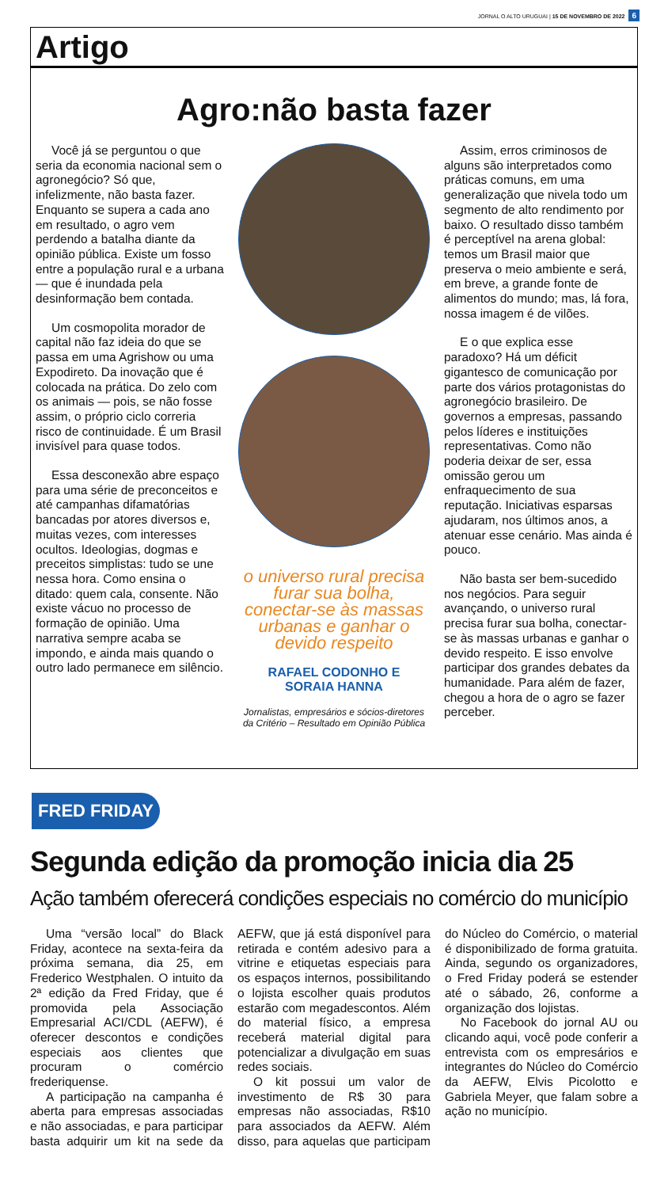JORNAL O ALTO URUGUAI | 15 DE NOVEMBRO DE 2022 6
Artigo
Agro:não basta fazer
Você já se perguntou o que seria da economia nacional sem o agronegócio? Só que, infelizmente, não basta fazer. Enquanto se supera a cada ano em resultado, o agro vem perdendo a batalha diante da opinião pública. Existe um fosso entre a população rural e a urbana — que é inundada pela desinformação bem contada.
Um cosmopolita morador de capital não faz ideia do que se passa em uma Agrishow ou uma Expodireto. Da inovação que é colocada na prática. Do zelo com os animais — pois, se não fosse assim, o próprio ciclo correria risco de continuidade. É um Brasil invisível para quase todos.
Essa desconexão abre espaço para uma série de preconceitos e até campanhas difamatórias bancadas por atores diversos e, muitas vezes, com interesses ocultos. Ideologias, dogmas e preceitos simplistas: tudo se une nessa hora. Como ensina o ditado: quem cala, consente. Não existe vácuo no processo de formação de opinião. Uma narrativa sempre acaba se impondo, e ainda mais quando o outro lado permanece em silêncio.
o universo rural precisa furar sua bolha, conectar-se às massas urbanas e ganhar o devido respeito
RAFAEL CODONHO E
SORAIA HANNA
Jornalistas, empresários e sócios-diretores da Critério – Resultado em Opinião Pública
Assim, erros criminosos de alguns são interpretados como práticas comuns, em uma generalização que nivela todo um segmento de alto rendimento por baixo. O resultado disso também é perceptível na arena global: temos um Brasil maior que preserva o meio ambiente e será, em breve, a grande fonte de alimentos do mundo; mas, lá fora, nossa imagem é de vilões.
E o que explica esse paradoxo? Há um déficit gigantesco de comunicação por parte dos vários protagonistas do agronegócio brasileiro. De governos a empresas, passando pelos líderes e instituições representativas. Como não poderia deixar de ser, essa omissão gerou um enfraquecimento de sua reputação. Iniciativas esparsas ajudaram, nos últimos anos, a atenuar esse cenário. Mas ainda é pouco.
Não basta ser bem-sucedido nos negócios. Para seguir avançando, o universo rural precisa furar sua bolha, conectar-se às massas urbanas e ganhar o devido respeito. E isso envolve participar dos grandes debates da humanidade. Para além de fazer, chegou a hora de o agro se fazer perceber.
FRED FRIDAY
Segunda edição da promoção inicia dia 25
Ação também oferecerá condições especiais no comércio do município
Uma “versão local” do Black Friday, acontece na sexta-feira da próxima semana, dia 25, em Frederico Westphalen. O intuito da 2ª edição da Fred Friday, que é promovida pela Associação Empresarial ACI/CDL (AEFW), é oferecer descontos e condições especiais aos clientes que procuram o comércio frederiquense.
A participação na campanha é aberta para empresas associadas e não associadas, e para participar basta adquirir um kit na sede da AEFW, que já está disponível para retirada e contém adesivo para a vitrine e etiquetas especiais para os espaços internos, possibilitando o lojista escolher quais produtos estarão com megadescontos. Além do material físico, a empresa receberá material digital para potencializar a divulgação em suas redes sociais.
O kit possui um valor de investimento de R$ 30 para empresas não associadas, R$10 para associados da AEFW. Além disso, para aquelas que participam do Núcleo do Comércio, o material é disponibilizado de forma gratuita. Ainda, segundo os organizadores, o Fred Friday poderá se estender até o sábado, 26, conforme a organização dos lojistas.
No Facebook do jornal AU ou clicando aqui, você pode conferir a entrevista com os empresários e integrantes do Núcleo do Comércio da AEFW, Elvis Picolotto e Gabriela Meyer, que falam sobre a ação no município.